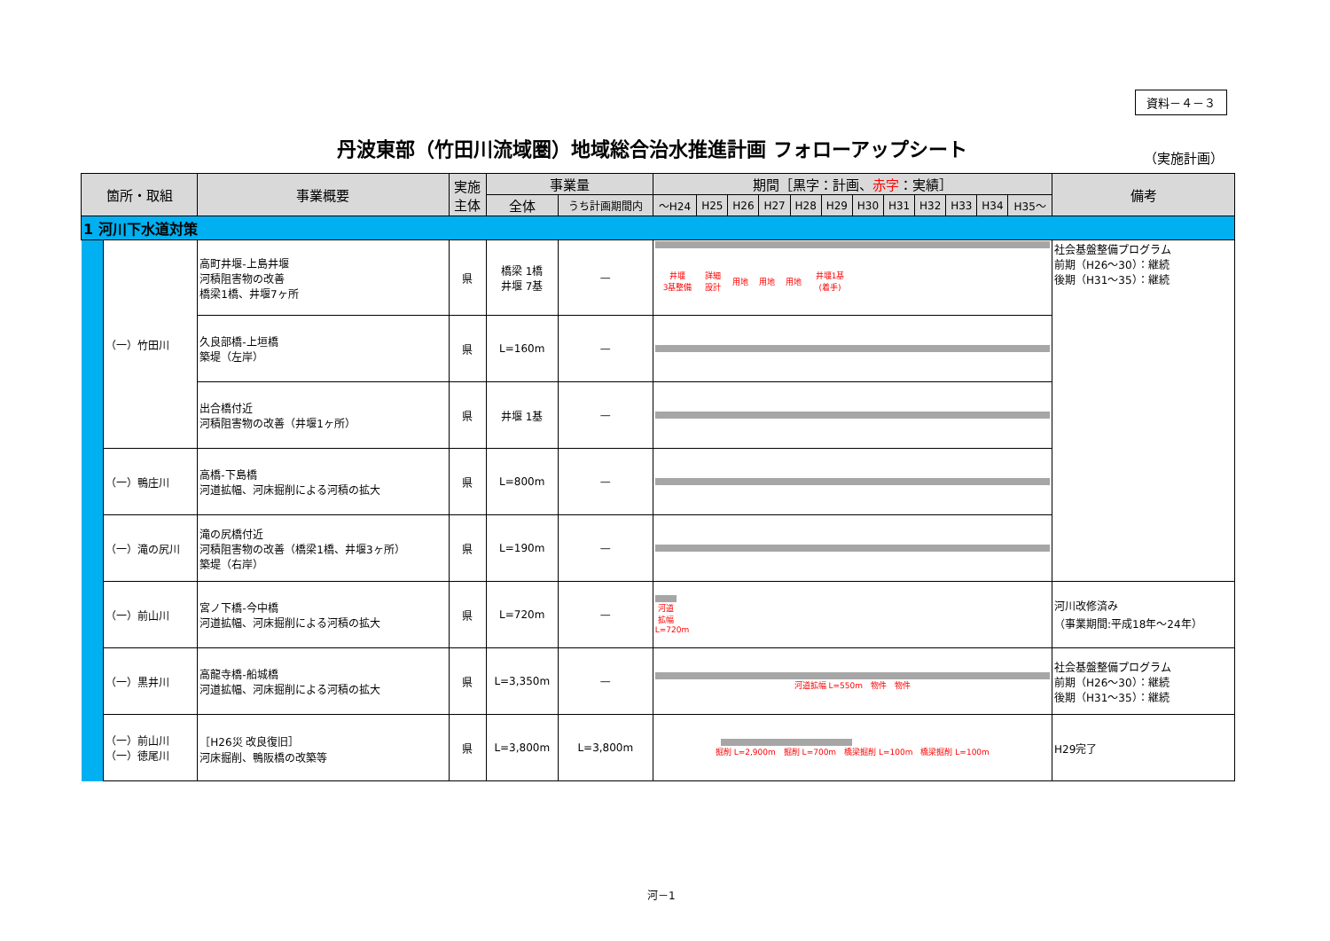資料－４－３
丹波東部（竹田川流域圏）地域総合治水推進計画 フォローアップシート
（実施計画）
| 箇所・取組 | | 事業概要 | 実施 主体 | 事業量 | | 期間［黒字：計画、 赤字 ：実績］ | | | | | | | | | | | | 備考 |
| --- | --- | --- | --- | --- | --- | --- | --- | --- | --- | --- | --- | --- | --- | --- | --- | --- | --- | --- |
| | | | | 全体 | うち計画期間内 | ～H24 | H25 | H26 | H27 | H28 | H29 | H30 | H31 | H32 | H33 | H34 | H35～ | |
| 1 河川下水道対策 | | | | | | | | | | | | | | | | | | |
| | （一）竹田川 | 高町井堰-上島井堰 河積阻害物の改善 橋梁1橋、井堰7ヶ所 | 県 | 橋梁 1橋 井堰 7基 | — | / 井堰 3基整備 / 詳細 設計 / 用地 / 用地 / 用地 / 井堰1基 (着手) / / | | | | | | | | | | | | 社会基盤整備プログラム 前期（H26～30）：継続 後期（H31～35）：継続 |
| | | 久良部橋-上垣橋 築堤（左岸） | 県 | L=160m | — | | | | | | | | | | | | | |
| | | 出合橋付近 河積阻害物の改善（井堰1ヶ所） | 県 | 井堰 1基 | — | | | | | | | | | | | | | |
| | （一）鴨庄川 | 高橋-下島橋 河道拡幅、河床掘削による河積の拡大 | 県 | L=800m | — | | | | | | | | | | | | | |
| | （一）滝の尻川 | 滝の尻橋付近 河積阻害物の改善（橋梁1橋、井堰3ヶ所） 築堤（右岸） | 県 | L=190m | — | | | | | | | | | | | | | |
| | （一）前山川 | 宮ノ下橋-今中橋 河道拡幅、河床掘削による河積の拡大 | 県 | L=720m | — | 河道 拡幅 L=720m | | | | | | | | | | | | 河川改修済み （事業期間:平成18年～24年） |
| | （一）黒井川 | 高龍寺橋-船城橋 河道拡幅、河床掘削による河積の拡大 | 県 | L=3,350m | — | 河道拡幅 L=550m 物件 物件 | | | | | | | | | | | | 社会基盤整備プログラム 前期（H26～30）：継続 後期（H31～35）：継続 |
| | （一）前山川 （一）徳尾川 | ［H26災 改良復旧］ 河床掘削、鴨阪橋の改築等 | 県 | L=3,800m | L=3,800m | 掘削 L=2,900m 掘削 L=700m 橋梁掘削 L=100m 橋梁掘削 L=100m | | | | | | | | | | | | H29完了 |
河－1